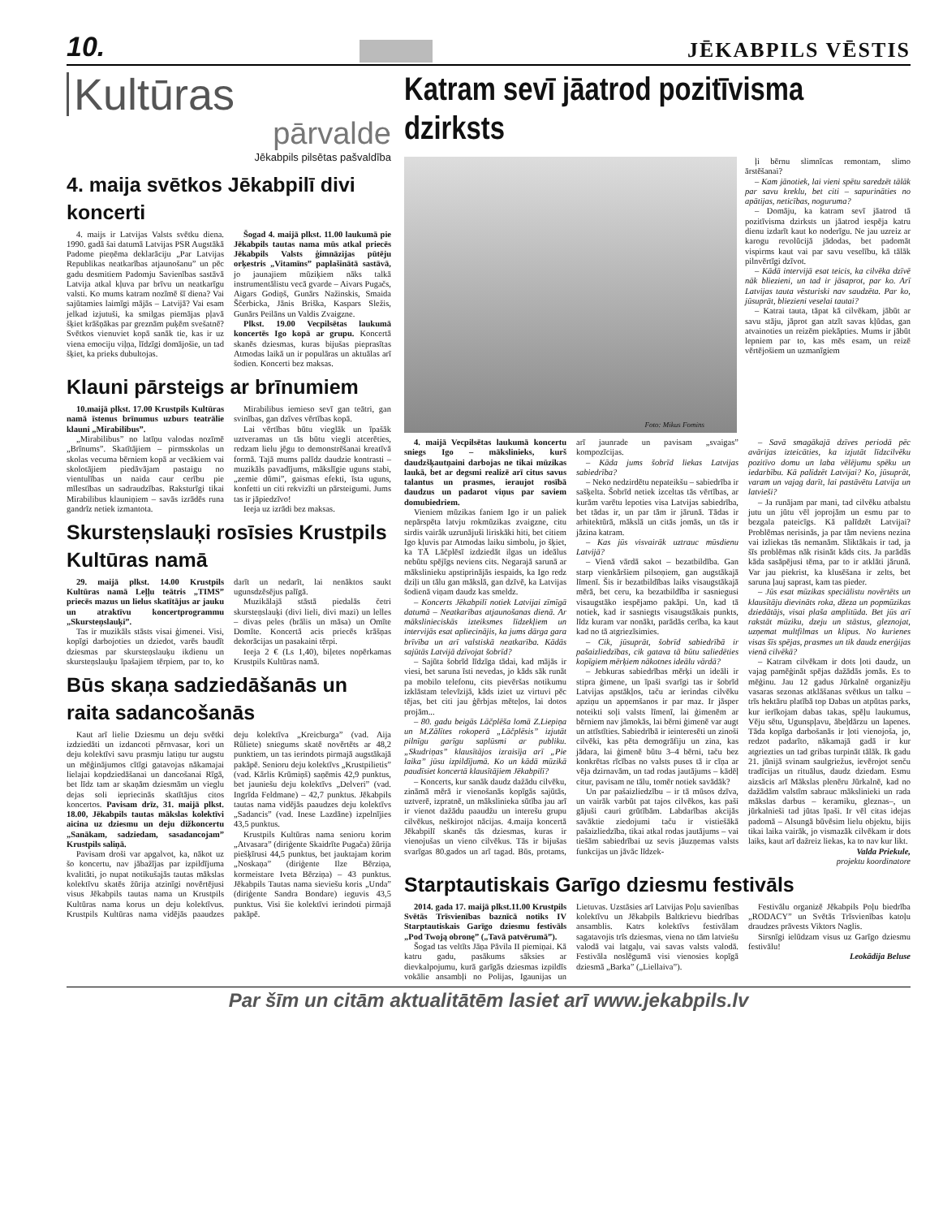10.
JĒKABPILS VĒSTIS
Kultūras
pārvalde
Jēkabpils pilsētas pašvaldība
4. maija svētkos Jēkabpilī divi koncerti
4. maijs ir Latvijas Valsts svētku diena. 1990. gadā šai datumā Latvijas PSR Augstākā Padome pieņēma deklarāciju „Par Latvijas Republikas neatkarības atjaunošanu” un pēc gadu desmitiem Padomju Savienības sastāvā Latvija atkal kļuva par brīvu un neatkarīgu valsti. Ko mums katram nozīmē šī diena? Vai sajūtamies laimīgi mājās – Latvijā? Vai esam jelkad izjutuši, ka smilgas piemājas pļavā šķiet krāšņākas par greznām puķēm svešatnē? Svētkos vienuviet kopā sanāk tie, kas ir uz viena emociju viļņa, līdzīgi domājošie, un tad šķiet, ka prieks dubultojas.
Šogad 4. maijā plkst. 11.00 laukumā pie Jēkabpils tautas nama mūs atkal priecēs Jēkabpils Valsts ģimnāzijas pūtēju orķestris „Vitamīns” paplašinātā sastāvā, jo jaunajiem mūziķiem nāks talkā instrumentālistu vecā gvarde – Aivars Pugačs, Aigars Godiņš, Gunārs Nažinskis, Smaida Ščerbicka, Jānis Briška, Kaspars Sležis, Gunārs Peilāns un Valdis Zvaigzne.
Plkst. 19.00 Vecpilsētas laukumā koncertēs Igo kopā ar grupu. Koncertā skanēs dziesmas, kuras bijušas pieprasītas Atmodas laikā un ir populāras un aktuālas arī šodien. Koncerti bez maksas.
Klauni pārsteigs ar brīnumiem
10.maijā plkst. 17.00 Krustpils Kultūras namā īstenus brīnumus uzburs teatrālie klauni „Mirabilibus”.
„Mirabilibus” no latīņu valodas nozīmē „Brīnums”. Skatītājiem – pirmsskolas un skolas vecuma bērniem kopā ar vecākiem vai skolotājiem piedāvājam pastaigu no vientulības un naida caur cerību pie mīlestības un sadraudzības. Raksturīgi tikai Mirabilibus klauniņiem – savās izrādēs runa gandrīz netiek izmantota.
Mirabilibus iemieso sevī gan teātri, gan svinības, gan dzīves vērtības kopā.
Lai vērtības būtu vieglāk un īpašāk uztveramas un tās būtu viegli atcerēties, redzam lielu jēgu to demonstrēšanai kreatīvā formā. Tajā mums palīdz daudzie kontrasti – muzikāls pavadījums, mākslīgie uguns stabi, „zemie dūmi”, gaismas efekti, īsta uguns, konfetti un citi rekvizīti un pārsteigumi. Jums tas ir jāpiedzīvo!
Ieeja uz izrādi bez maksas.
Skursteņslauķi rosīsies Krustpils Kultūras namā
29. maijā plkst. 14.00 Krustpils Kultūras namā Leļļu teātris „TIMS” priecēs mazus un lielus skatītājus ar jauku un atraktīvu koncertprogrammu „Skursteņslauķi”.
Tas ir muzikāls stāsts visai ģimenei. Visi, kopīgi darbojoties un dziedot, varēs baudīt dziesmas par skursteņslauķu ikdienu un skursteņslauķu īpašajiem tērpiem, par to, ko darīt un nedarīt, lai nenāktos saukt ugunsdzēsējus palīgā.
Muzikālajā stāstā piedalās četri skursteņslauķi (divi lieli, divi mazi) un lelles – divas peles (brālis un māsa) un Omīte Domīte. Koncertā acis priecēs krāšņas dekorācijas un pasakaini tērpi.
Ieeja 2 € (Ls 1,40), biļetes nopērkamas Krustpils Kultūras namā.
Būs skaņa sadziedāšanās un raita sadancošanās
Kaut arī lielie Dziesmu un deju svētki izdziedāti un izdancoti pērnvasar, kori un deju kolektīvi savu prasmju latiņu tur augstu un mēģinājumos cītīgi gatavojas nākamajai lielajai kopdziedāšanai un dancošanai Rīgā, bet līdz tam ar skaņām dziesmām un vieglu dejas soli iepriecinās skatītājus citos koncertos. Pavisam drīz, 31. maijā plkst. 18.00, Jēkabpils tautas mākslas kolektīvi aicina uz dziesmu un deju dižkoncertu „Sanākam, sadziedam, sasadancojam” Krustpils saliņā.
Pavisam droši var apgalvot, ka, nākot uz šo koncertu, nav jābažījas par izpildījuma kvalitāti, jo nupat notikušajās tautas mākslas kolektīvu skatēs žūrija atzinīgi novērtējusi visus Jēkabpils tautas nama un Krustpils Kultūras nama korus un deju kolektīvus. Krustpils Kultūras nama vidējās paaudzes deju kolektīva „Kreicburga” (vad. Aija Rūliete) sniegums skatē novērtēts ar 48,2 punktiem, un tas ierindots pirmajā augstākajā pakāpē. Senioru deju kolektīvs „Krustpilietis” (vad. Kārlis Krūmiņš) saņēmis 42,9 punktus, bet jauniešu deju kolektīvs „Delveri” (vad. Ingrīda Feldmane) – 42,7 punktus. Jēkabpils tautas nama vidējās paaudzes deju kolektīvs „Sadancis” (vad. Inese Lazdāne) izpelnījies 43,5 punktus.
Krustpils Kultūras nama senioru korim „Atvasara” (diriģente Skaidrīte Pugača) žūrija piešķīrusi 44,5 punktus, bet jauktajam korim „Noskaņa” (diriģente Ilze Bērziņa, kormeistare Iveta Bērziņa) – 43 punktus. Jēkabpils Tautas nama sieviešu koris „Unda” (diriģente Sandra Bondare) ieguvis 43,5 punktus. Visi šie kolektīvi ierindoti pirmajā pakāpē.
Katram sevī jāatrod pozitīvisma dzirksts
Foto: Mikus Fomins
ļi bērnu slimnīcas remontam, slimo ārstēšanai?
– Kam jānotiek, lai vieni spētu saredzēt tālāk par savu kreklu, bet citi – sapurināties no apātijas, neticības, noguruma?
– Domāju, ka katram sevī jāatrod tā pozitīvisma dzirksts un jāatrod iespēja katru dienu izdarīt kaut ko noderīgu. Ne jau uzreiz ar karogu revolūcijā jādodas, bet padomāt vispirms kaut vai par savu veselību, kā tālāk pilnvērtīgi dzīvot.
– Kādā intervijā esat teicis, ka cilvēka dzīvē nāk bliezieni, un tad ir jāsaprot, par ko. Arī Latvijas tauta vēsturiski nav saudzēta. Par ko, jūsuprāt, bliezieni veselai tautai?
– Katrai tauta, tāpat kā cilvēkam, jābūt ar savu stāju, jāprot gan atzīt savas kļūdas, gan atvainoties un reizēm piekāpties. Mums ir jābūt lepniem par to, kas mēs esam, un reizē vērtējošiem un uzmanīgiem
4. maijā Vecpilsētas laukumā koncertu sniegs Igo – mākslinieks, kurš daudzšķautņaini darbojas ne tikai mūzikas laukā, bet ar degsmi realizē arī citus savus talantus un prasmes, ieraujot rosībā daudzus un padarot viņus par saviem domubiedriem.
Vieniem mūzikas faniem Igo ir un paliek nepārspēta latvju rokmūzikas zvaigzne, citu sirdis vairāk uzrunājuši liriskāki hiti, bet citiem Igo kļuvis par Atmodas laiku simbolu, jo šķiet, ka TĀ Lāčplēsī izdziedāt ilgas un ideālus nebūtu spējīgs neviens cits. Negarajā sarunā ar mākslinieku apstiprinājās iespaids, ka Igo redz dziļi un tālu gan mākslā, gan dzīvē, ka Latvijas šodienā viņam daudz kas smeldz.
– Koncerts Jēkabpilī notiek Latvijai zīmīgā datumā – Neatkarības atjaunošanas dienā. Ar mākslinieciskās izteiksmes līdzekļiem un intervijās esat apliecinājis, ka jums dārga gara brīvība un arī valstiskā neatkarība. Kādās sajūtās Latvijā dzīvojat šobrīd?
– Sajūta šobrīd līdzīga tādai, kad mājās ir viesi, bet saruna īsti nevedas, jo kāds sāk runāt pa mobilo telefonu, cits pievēršas notikumu izklāstam televīzijā, kāds iziet uz virtuvi pēc tējas, bet citi jau ģērbjas mēteļos, lai dotos projām...
– 80. gadu beigās Lāčplēša lomā Z.Liepiņa un M.Zālītes rokoperā „Lāčplēsis” izjutāt pilnīgu garīgu saplūsmi ar publiku. „Skudriņas” klausītājos izraisīja arī „Pie laika” jūsu izpildījumā. Ko un kādā mūzikā paudīsiet koncertā klausītājiem Jēkabpilī?
– Koncerts, kur sanāk daudz dažādu cilvēku, zināmā mērā ir vienošanās kopīgās sajūtās, uztverē, izpratnē, un mākslinieka sūtība jau arī ir vienot dažādu paaudžu un interešu grupu cilvēkus, neškirojot nācijas. 4.maija koncertā Jēkabpilī skanēs tās dziesmas, kuras ir vienojušas un vieno cilvēkus. Tās ir bijušas svarīgas 80.gados un arī tagad. Būs, protams, arī jaunrade un pavisam „svaigas” kompozīcijas.
– Kāda jums šobrīd liekas Latvijas sabiedrība?
– Neko nedzirdētu nepateikšu – sabiedrība ir sašķelta. Šobrīd netiek izceltas tās vērtības, ar kurām varētu lepoties visa Latvijas sabiedrība, bet tādas ir, un par tām ir jārunā. Tādas ir arhitektūrā, mākslā un citās jomās, un tās ir jāzina katram.
– Kas jūs visvairāk uztrauc mūsdienu Latvijā?
– Vienā vārdā sakot – bezatbildība. Gan starp vienkāršiem pilsoņiem, gan augstākajā līmenī. Šis ir bezatbildības laiks visaugstākajā mērā, bet ceru, ka bezatbildība ir sasniegusi visaugstāko iespējamo pakāpi. Un, kad tā notiek, kad ir sasniegts visaugstākais punkts, līdz kuram var nonākt, parādās cerība, ka kaut kad no tā atgriezīsimies.
– Cik, jūsuprāt, šobrīd sabiedrībā ir pašaizliedzības, cik gatava tā būtu saliedēties kopīgiem mērķiem nākotnes ideālu vārdā?
– Jebkuras sabiedrības mērķi un ideāli ir stipra ģimene, un īpaši svarīgi tas ir šobrīd Latvijas apstākļos, taču ar ierindas cilvēku apziņu un apņemšanos ir par maz. Ir jāsper noteikti soļi valsts līmenī, lai ģimenēm ar bērniem nav jāmokās, lai bērni ģimenē var augt un attīstīties. Sabiedrībā ir ieinteresēti un zinoši cilvēki, kas pēta demogrāfiju un zina, kas jādara, lai ģimenē būtu 3–4 bērni, taču bez konkrētas rīcības no valsts puses tā ir cīņa ar vēja dzirnavām, un tad rodas jautājums – kādēļ citur, pavisam ne tālu, tomēr notiek savādāk?
Un par pašaizliedzību – ir tā mūsos dzīva, un vairāk varbūt pat tajos cilvēkos, kas paši gājuši cauri grūtībām. Labdarības akcijās savāktie ziedojumi taču ir vistiešākā pašaizliedzība, tikai atkal rodas jautājums – vai tiešām sabiedrībai uz sevis jāuzņemas valsts funkcijas un jāvāc līdzek-
– Savā smagākajā dzīves periodā pēc avārijas izteicāties, ka izjutāt līdzcilvēku pozitīvo domu un laba vēlējumu spēku un iedarbību. Kā palīdzēt Latvijai? Ko, jūsuprāt, varam un vajag darīt, lai pastāvētu Latvija un latvieši?
– Ja runājam par mani, tad cilvēku atbalstu jutu un jūtu vēl joprojām un esmu par to bezgala pateicīgs. Kā palīdzēt Latvijai? Problēmas nerisinās, ja par tām neviens nezina vai izliekas tās nemanām. Sliktākais ir tad, ja šīs problēmas nāk risināt kāds cits. Ja parādās kāda sasāpējusi tēma, par to ir atklāti jārunā. Var jau piekrist, ka klusēšana ir zelts, bet saruna ļauj saprast, kam tas pieder.
– Jūs esat mūzikas speciālistu novērtēts un klausītāju dievināts roka, džeza un popmūzikas dziedātājs, visai plaša amplitūda. Bet jūs arī rakstāt mūziku, dzeju un stāstus, gleznojat, uzņemat multfilmas un klipus. No kurienes visas šīs spējas, prasmes un tik daudz enerģijas vienā cilvēkā?
– Katram cilvēkam ir dots ļoti daudz, un vajag pamēģināt spējas dažādās jomās. Es to mēģinu. Jau 12 gadus Jūrkalnē organizēju vasaras sezonas atklāšanas svētkus un talku – trīs hektāru platībā top Dabas un atpūtas parks, kur ierīkojam dabas takas, spēļu laukumus, Vēju sētu, Ugunspļavu, ābeļdārzu un lapenes. Tāda kopīga darbošanās ir ļoti vienojoša, jo, redzot padarīto, nākamajā gadā ir kur atgriezties un tad gribas turpināt tālāk. Ik gadu 21. jūnijā svinam saulgriežus, ievērojot senču tradīcijas un rituālus, daudz dziedam. Esmu aizsācis arī Mākslas plenēru Jūrkalnē, kad no dažādām valstīm sabrauc mākslinieki un rada mākslas darbus – keramiku, gleznas–, un jūrkalnieši tad jūtas īpaši. Ir vēl citas idejas padomā – Alsungā būvēsim lielu objektu, bijis tikai laika vairāk, jo vismazāk cilvēkam ir dots laiks, kaut arī dažreiz liekas, ka to nav kur likt.
Valda Priekule,
projektu koordinatore
Starptautiskais Garīgo dziesmu festivāls
2014. gada 17. maijā plkst.11.00 Krustpils Svētās Trīsvienības baznīcā notiks IV Starptautiskais Garīgo dziesmu festivāls „Pod Twoją obronę” („Tavā patvērumā”).
Šogad tas veltīts Jāņa Pāvila II piemiņai. Kā katru gadu, pasākums sāksies ar dievkalpojumu, kurā garīgās dziesmas izpildīs vokālie ansambļi no Polijas, Igaunijas un Lietuvas. Uzstāsies arī Latvijas Poļu savienības kolektīvu un Jēkabpils Baltkrievu biedrības ansamblis. Katrs kolektīvs festivālam sagatavojis trīs dziesmas, viena no tām latviešu valodā vai latgaļu, vai savas valsts valodā. Festivāla noslēgumā visi vienosies kopīgā dziesmā „Barka” („Liellaiva”).
Festivālu organizē Jēkabpils Poļu biedrība „RODACY” un Svētās Trīsvienības katoļu draudzes prāvests Viktors Naglis.
Sirsnīgi ielūdzam visus uz Garīgo dziesmu festivālu!
Leokādija Beluse
Par šīm un citām aktualitātēm lasiet arī www.jekabpils.lv